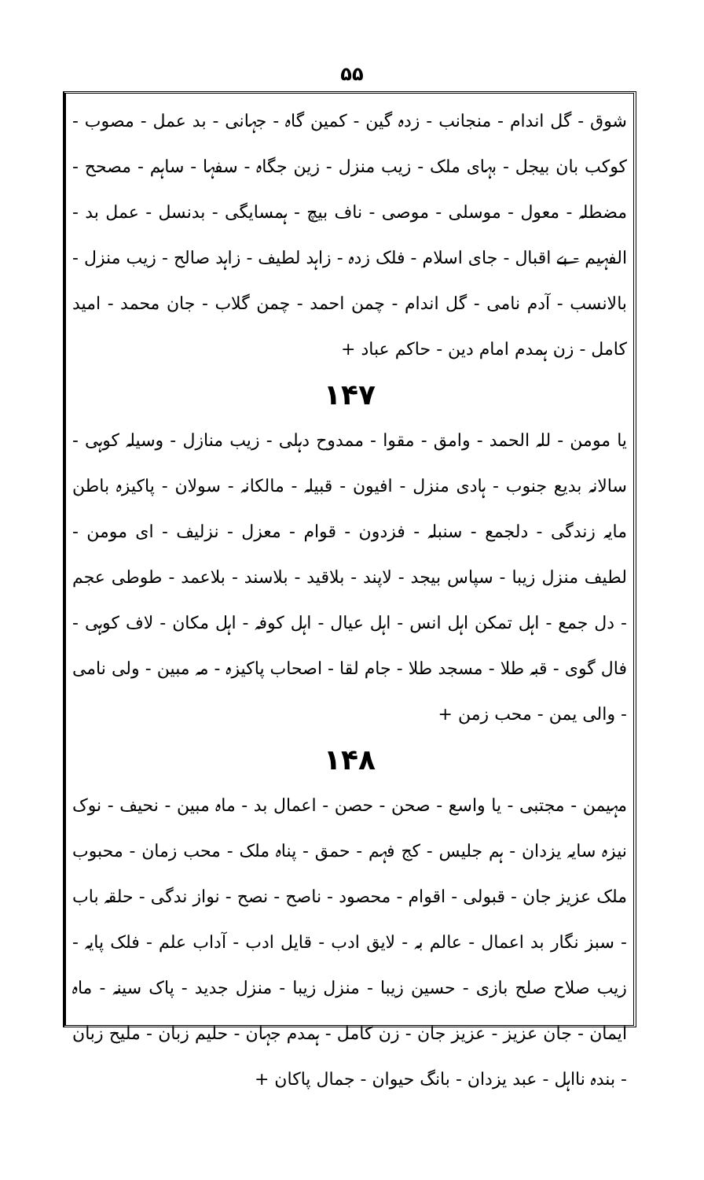۵۵
شوق - گل اندام - منجانب - زدہ گین - کمین گاہ - جہانی - بد عمل - مصوب - کوکب بان بیجل - بہای ملک - زیب منزل - زین جگاہ - سفہا - ساہم - مصحح - مضطلہ - معول - موسلی - موصی - ناف بیچ - ہمسایگی - بدنسل - عمل بد - الفہیم - بے اقبال - جای اسلام - فلک زدہ - زاہد لطیف - زاہد صالح - زیب منزل - بالانسب - آدم نامی - گل اندام - چمن احمد - چمن گلاب - جان محمد - امید کامل - زن ہمدم امام دین - حاکم عباد +
۱۴۷
یا مومن - للہ الحمد - وامق - مقوا - ممدوح دہلی - زیب منازل - وسیلہ کوہی - سالانہ بدیع جنوب - ہادی منزل - افیون - قبیلہ - مالکانہ - سولان - پاکیزہ باطن مایہ زندگی - دلجمع - سنبلہ - فزدون - قوام - معزل - نزلیف - ای مومن - لطیف منزل زیبا - سپاس بیجد - لاپند - بلاقید - بلاسند - بلاعمد - طوطی عجم - دل جمع - اہل تمکن اہل انس - اہل عیال - اہل کوفہ - اہل مکان - لاف کوہی - فال گوی - قبہ طلا - مسجد طلا - جام لقا - اصحاب پاکیزہ - مہ مبین - ولی نامی - والی یمن - محب زمن +
۱۴۸
مہیمن - مجتبی - یا واسع - صحن - حصن - اعمال بد - ماہ مبین - نحیف - نوک نیزہ سایہ یزدان - ہم جلیس - کج فہم - حمق - پناہ ملک - محب زمان - محبوب ملک عزیز جان - قبولی - اقوام - محصود - ناصح - نصح - نواز ندگی - حلقہ باب - سبز نگار بد اعمال - عالم بہ - لایق ادب - قایل ادب - آداب علم - فلک پایہ - زیب صلاح صلح بازی - حسین زیبا - منزل زیبا - منزل جدید - پاک سینہ - ماہ ایمان - جان عزیز - عزیز جان - زن کامل - ہمدم جہان - حلیم زبان - ملیح زبان - بندہ نااہل - عبد یزدان - بانگ حیوان - جمال پاکان +